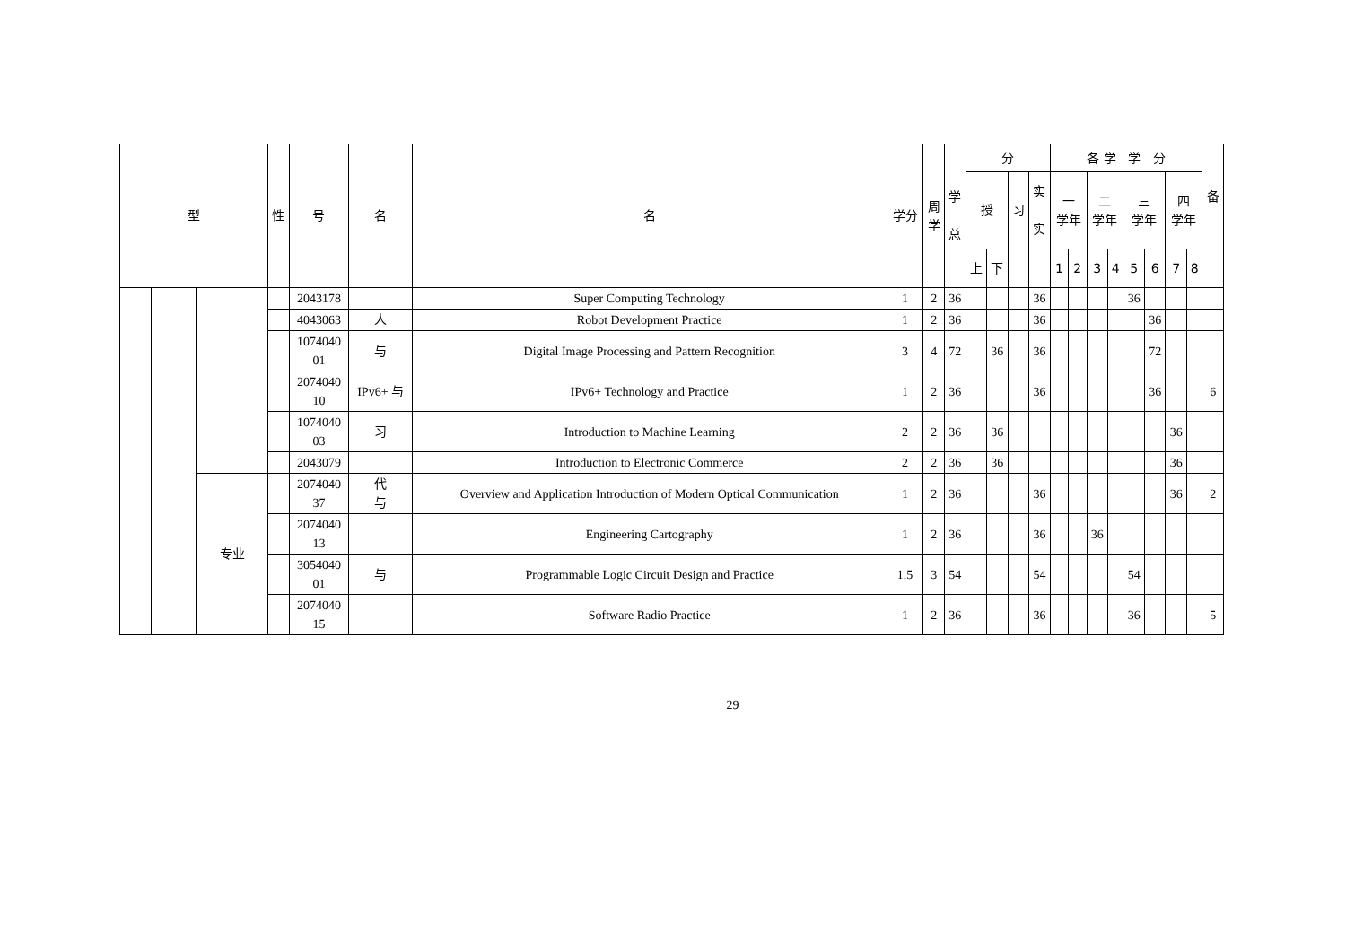| 型 | | | 性 | 号 | 名 | 名 | 学分 | 周 学 | 学 总 | 分 | | | | 各 学 学 分 | | | | | | | | 备 |
| --- | --- | --- | --- | --- | --- | --- | --- | --- | --- | --- | --- | --- | --- | --- | --- | --- | --- | --- | --- | --- | --- | --- |
| | | | | | | | | | | 授 | | 习 | 实 实 | 一 学年 | | 二 学年 | | 三 学年 | | 四 学年 | | |
| | | | | | | | | | | 上 | 下 | | | 1 | 2 | 3 | 4 | 5 | 6 | 7 | 8 | |
| | | | | 2043178 | | Super Computing Technology | 1 | 2 | 36 | | | | 36 | | | | | 36 | | | | |
| | | | | 4043063 | 人 | Robot Development Practice | 1 | 2 | 36 | | | | 36 | | | | | | 36 | | | |
| | | | | 1074040 01 | 与 | Digital Image Processing and Pattern Recognition | 3 | 4 | 72 | | 36 | | 36 | | | | | | 72 | | | |
| | | | | 2074040 10 | IPv6+ 与 | IPv6+ Technology and Practice | 1 | 2 | 36 | | | | 36 | | | | | | 36 | | | 6 |
| | | | | 1074040 03 | 习 | Introduction to Machine Learning | 2 | 2 | 36 | | 36 | | | | | | | | | 36 | | |
| | | | | 2043079 | | Introduction to Electronic Commerce | 2 | 2 | 36 | | 36 | | | | | | | | | 36 | | |
| | | 专业 | | 2074040 37 | 代 与 | Overview and Application Introduction of Modern Optical Communication | 1 | 2 | 36 | | | | 36 | | | | | | | 36 | | 2 |
| | | | | 2074040 13 | | Engineering Cartography | 1 | 2 | 36 | | | | 36 | | | 36 | | | | | | |
| | | | | 3054040 01 | 与 | Programmable Logic Circuit Design and Practice | 1.5 | 3 | 54 | | | | 54 | | | | | 54 | | | | |
| | | | | 2074040 15 | | Software Radio Practice | 1 | 2 | 36 | | | | 36 | | | | | 36 | | | | 5 |
29